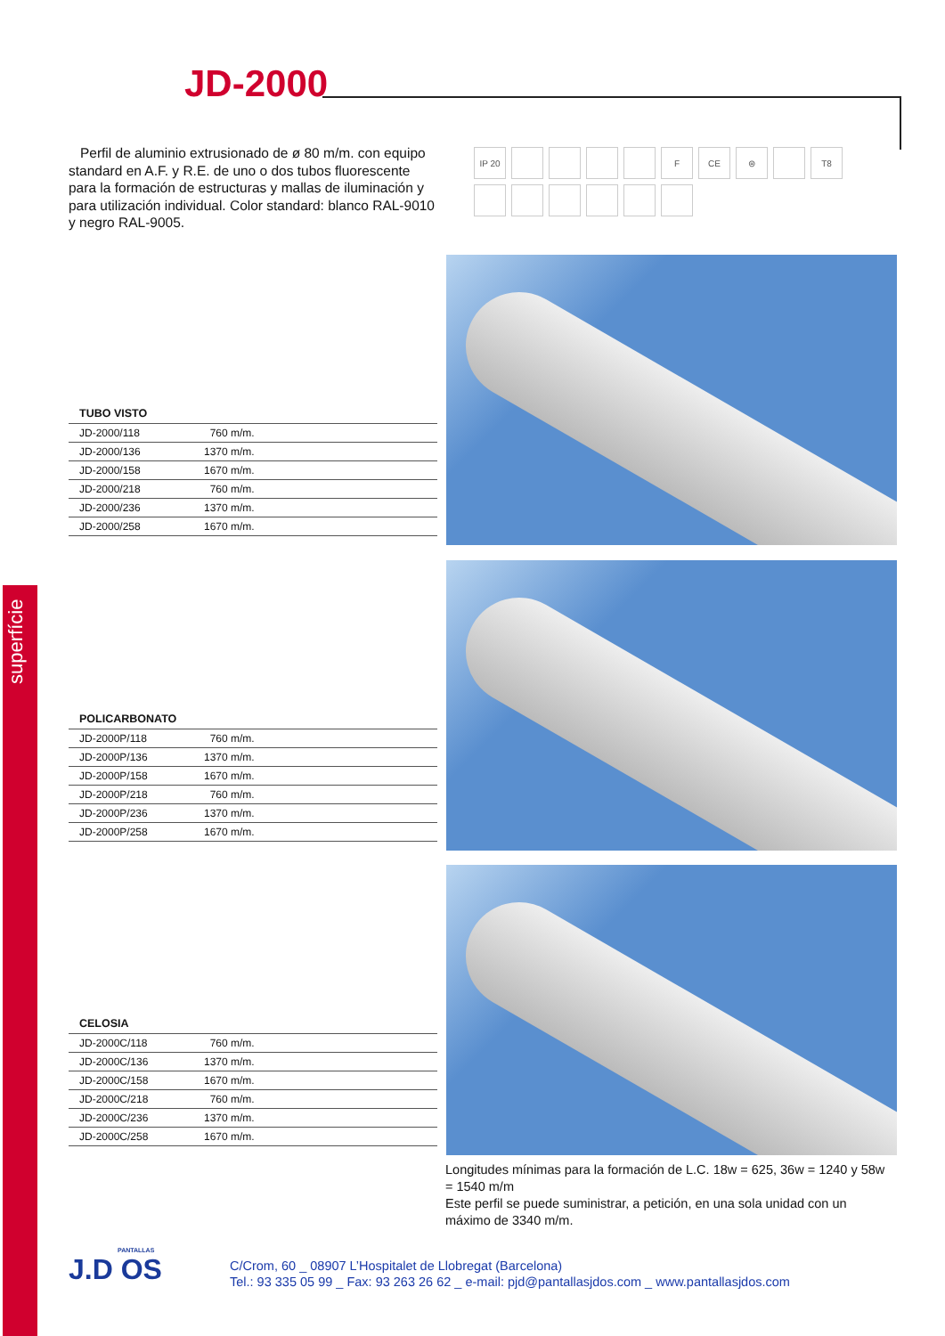superfície
JD-2000
Perfil de aluminio extrusionado de ø 80 m/m. con equipo standard en A.F. y R.E. de uno o dos tubos fluorescente para la formación de estructuras y mallas de iluminación y para utilización individual. Color standard: blanco RAL-9010 y negro RAL-9005.
IP 20 F CE ⊜ T8
TUBO VISTO
| JD-2000/118 | 760 m/m. |
| JD-2000/136 | 1370 m/m. |
| JD-2000/158 | 1670 m/m. |
| JD-2000/218 | 760 m/m. |
| JD-2000/236 | 1370 m/m. |
| JD-2000/258 | 1670 m/m. |
POLICARBONATO
| JD-2000P/118 | 760 m/m. |
| JD-2000P/136 | 1370 m/m. |
| JD-2000P/158 | 1670 m/m. |
| JD-2000P/218 | 760 m/m. |
| JD-2000P/236 | 1370 m/m. |
| JD-2000P/258 | 1670 m/m. |
CELOSIA
| JD-2000C/118 | 760 m/m. |
| JD-2000C/136 | 1370 m/m. |
| JD-2000C/158 | 1670 m/m. |
| JD-2000C/218 | 760 m/m. |
| JD-2000C/236 | 1370 m/m. |
| JD-2000C/258 | 1670 m/m. |
Longitudes mínimas para la formación de L.C. 18w = 625, 36w = 1240 y 58w = 1540 m/m
Este perfil se puede suministrar, a petición, en una sola unidad con un máximo de 3340 m/m.
PANTALLAS
J.D OS
C/Crom, 60 _ 08907 L’Hospitalet de Llobregat (Barcelona)
Tel.: 93 335 05 99 _ Fax: 93 263 26 62 _ e-mail: pjd@pantallasjdos.com _ www.pantallasjdos.com